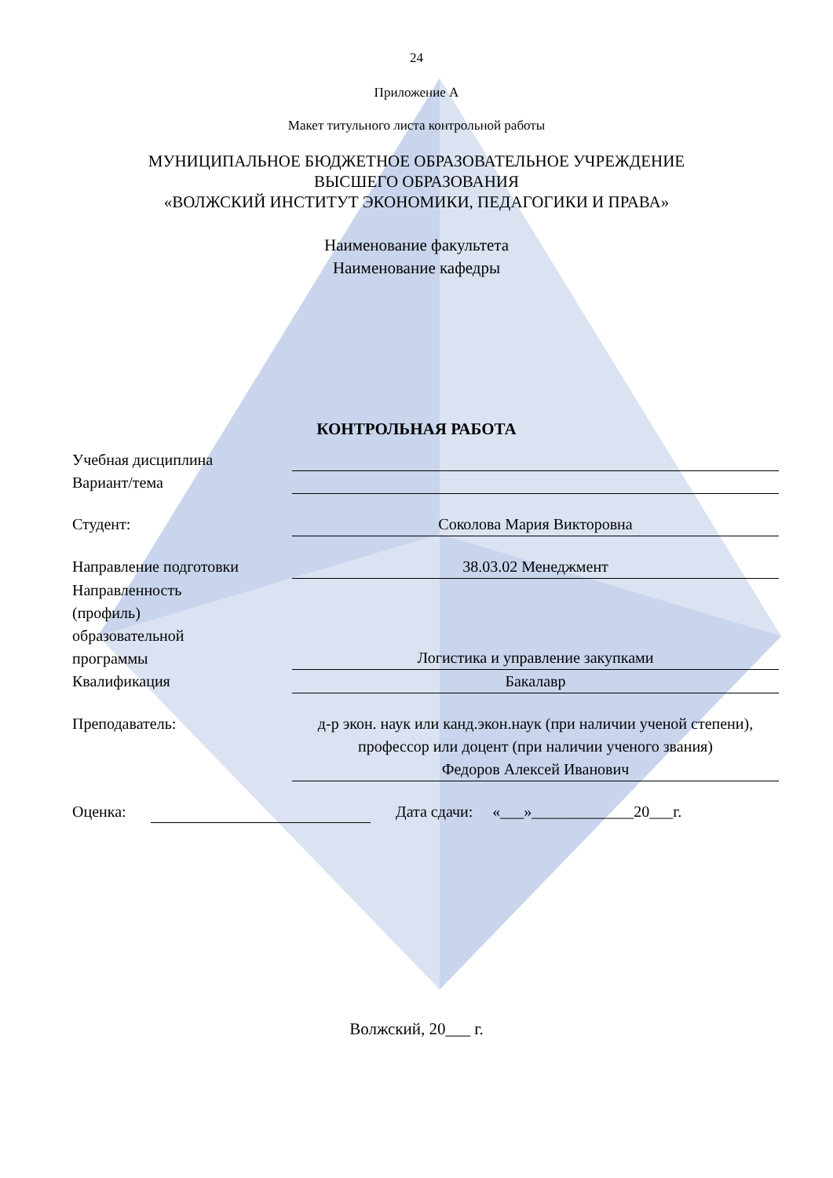24
Приложение А
Макет титульного листа контрольной работы
МУНИЦИПАЛЬНОЕ БЮДЖЕТНОЕ ОБРАЗОВАТЕЛЬНОЕ УЧРЕЖДЕНИЕ
ВЫСШЕГО ОБРАЗОВАНИЯ
«ВОЛЖСКИЙ ИНСТИТУТ ЭКОНОМИКИ, ПЕДАГОГИКИ И ПРАВА»
Наименование факультета
Наименование кафедры
КОНТРОЛЬНАЯ РАБОТА
Учебная дисциплина
Вариант/тема
Студент: Соколова Мария Викторовна
Направление подготовки 38.03.02 Менеджмент
Направленность
(профиль)
образовательной
программы
Логистика и управление закупками
Квалификация Бакалавр
Преподаватель: д-р экон. наук или канд.экон.наук (при наличии ученой степени), профессор или доцент (при наличии ученого звания)
Федоров Алексей Иванович
Оценка: Дата сдачи: «___»_____________20___г.
Волжский, 20___ г.